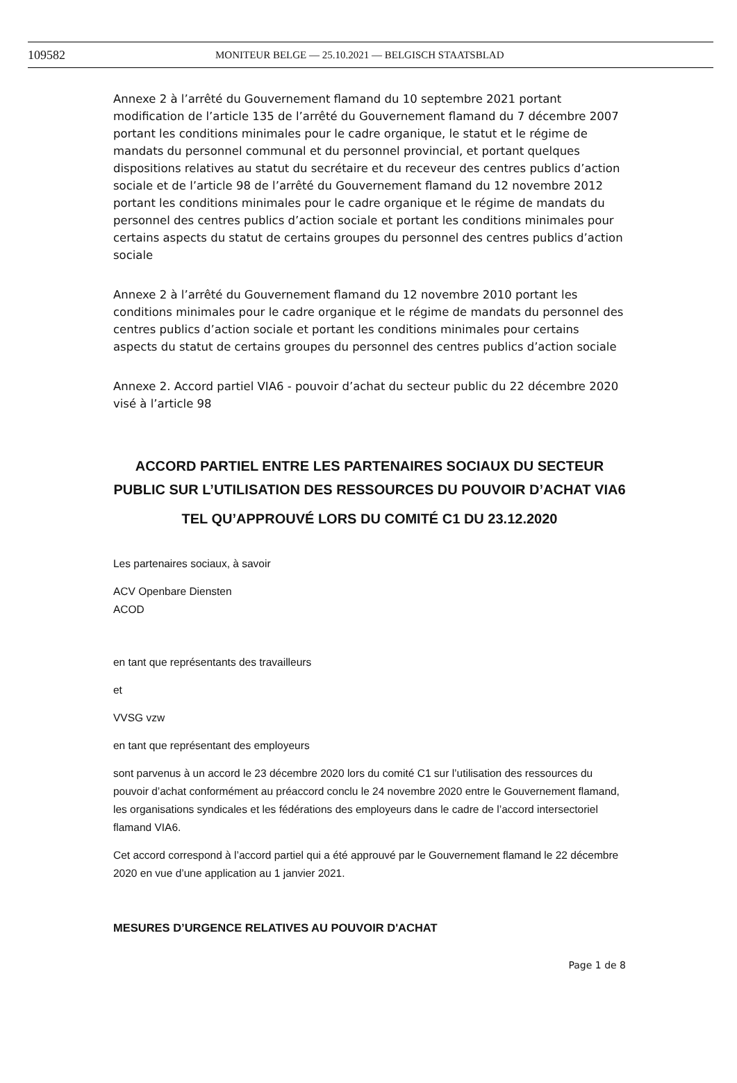109582 MONITEUR BELGE — 25.10.2021 — BELGISCH STAATSBLAD
Annexe 2 à l’arrêté du Gouvernement flamand du 10 septembre 2021 portant modification de l’article 135 de l’arrêté du Gouvernement flamand du 7 décembre 2007 portant les conditions minimales pour le cadre organique, le statut et le régime de mandats du personnel communal et du personnel provincial, et portant quelques dispositions relatives au statut du secrétaire et du receveur des centres publics d’action sociale et de l’article 98 de l’arrêté du Gouvernement flamand du 12 novembre 2012 portant les conditions minimales pour le cadre organique et le régime de mandats du personnel des centres publics d’action sociale et portant les conditions minimales pour certains aspects du statut de certains groupes du personnel des centres publics d’action sociale
Annexe 2 à l’arrêté du Gouvernement flamand du 12 novembre 2010 portant les conditions minimales pour le cadre organique et le régime de mandats du personnel des centres publics d’action sociale et portant les conditions minimales pour certains aspects du statut de certains groupes du personnel des centres publics d’action sociale
Annexe 2. Accord partiel VIA6 - pouvoir d’achat du secteur public du 22 décembre 2020 visé à l’article 98
ACCORD PARTIEL ENTRE LES PARTENAIRES SOCIAUX DU SECTEUR PUBLIC SUR L’UTILISATION DES RESSOURCES DU POUVOIR D’ACHAT VIA6
TEL QU’APPROUVÉ LORS DU COMITÉ C1 DU 23.12.2020
Les partenaires sociaux, à savoir
ACV Openbare Diensten
ACOD
en tant que représentants des travailleurs
et
VVSG vzw
en tant que représentant des employeurs
sont parvenus à un accord le 23 décembre 2020 lors du comité C1 sur l’utilisation des ressources du pouvoir d’achat conformément au préaccord conclu le 24 novembre 2020 entre le Gouvernement flamand, les organisations syndicales et les fédérations des employeurs dans le cadre de l’accord intersectoriel flamand VIA6.
Cet accord correspond à l’accord partiel qui a été approuvé par le Gouvernement flamand le 22 décembre 2020 en vue d’une application au 1 janvier 2021.
MESURES D’URGENCE RELATIVES AU POUVOIR D'ACHAT
Page 1 de 8